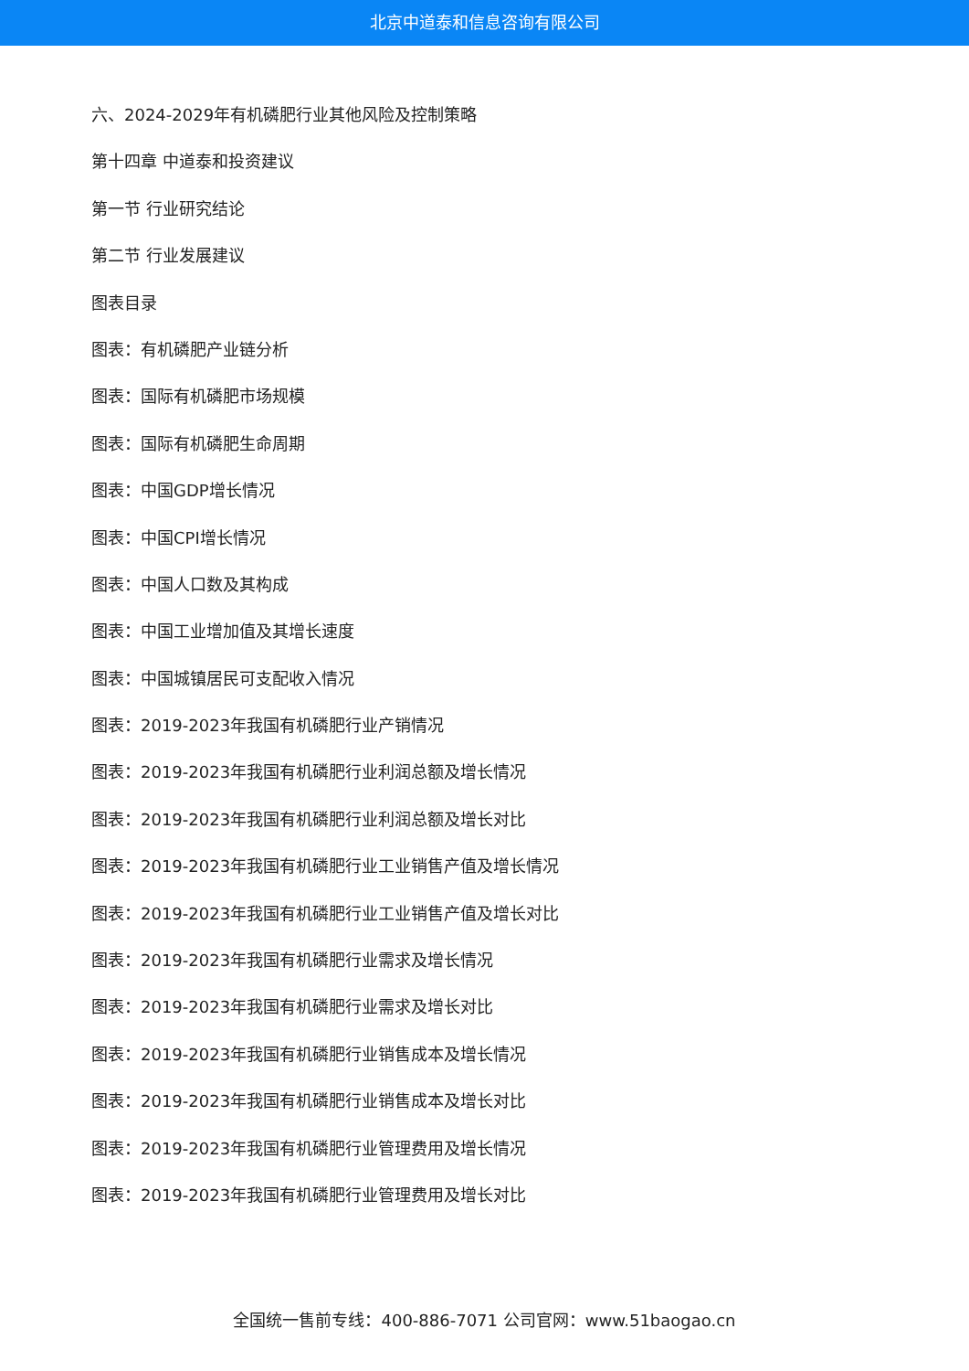北京中道泰和信息咨询有限公司
六、2024-2029年有机磷肥行业其他风险及控制策略
第十四章 中道泰和投资建议
第一节 行业研究结论
第二节 行业发展建议
图表目录
图表：有机磷肥产业链分析
图表：国际有机磷肥市场规模
图表：国际有机磷肥生命周期
图表：中国GDP增长情况
图表：中国CPI增长情况
图表：中国人口数及其构成
图表：中国工业增加值及其增长速度
图表：中国城镇居民可支配收入情况
图表：2019-2023年我国有机磷肥行业产销情况
图表：2019-2023年我国有机磷肥行业利润总额及增长情况
图表：2019-2023年我国有机磷肥行业利润总额及增长对比
图表：2019-2023年我国有机磷肥行业工业销售产值及增长情况
图表：2019-2023年我国有机磷肥行业工业销售产值及增长对比
图表：2019-2023年我国有机磷肥行业需求及增长情况
图表：2019-2023年我国有机磷肥行业需求及增长对比
图表：2019-2023年我国有机磷肥行业销售成本及增长情况
图表：2019-2023年我国有机磷肥行业销售成本及增长对比
图表：2019-2023年我国有机磷肥行业管理费用及增长情况
图表：2019-2023年我国有机磷肥行业管理费用及增长对比
全国统一售前专线：400-886-7071 公司官网：www.51baogao.cn